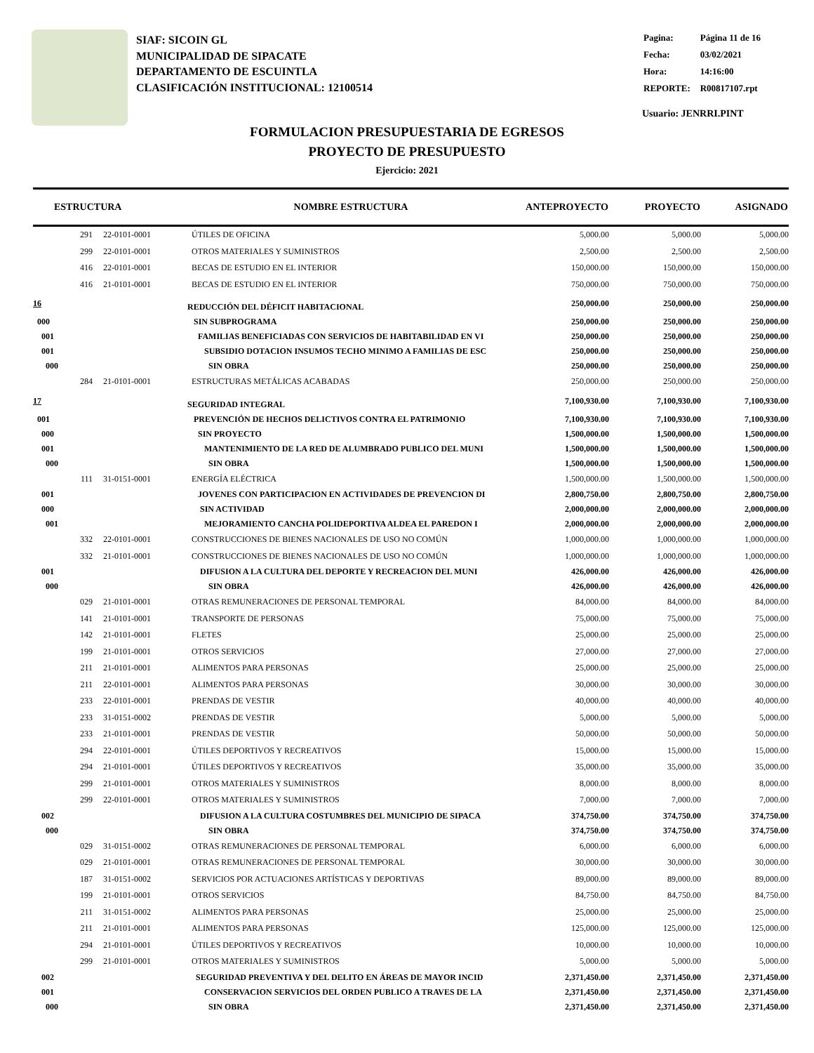SIAF: SICOIN GL
MUNICIPALIDAD DE SIPACATE
DEPARTAMENTO DE ESCUINTLA
CLASIFICACIÓN INSTITUCIONAL: 12100514
| Pagina: | Página 11 de 16 |
| Fecha: | 03/02/2021 |
| Hora: | 14:16:00 |
| REPORTE: | R00817107.rpt |
Usuario: JENRRI.PINT
FORMULACION PRESUPUESTARIA DE EGRESOS
PROYECTO DE PRESUPUESTO
Ejercicio: 2021
| ESTRUCTURA | | NOMBRE ESTRUCTURA | ANTEPROYECTO | PROYECTO | ASIGNADO |
| --- | --- | --- | --- | --- | --- |
| 291 | 22-0101-0001 | ÚTILES DE OFICINA | 5,000.00 | 5,000.00 | 5,000.00 |
| 299 | 22-0101-0001 | OTROS MATERIALES Y SUMINISTROS | 2,500.00 | 2,500.00 | 2,500.00 |
| 416 | 22-0101-0001 | BECAS DE ESTUDIO EN EL INTERIOR | 150,000.00 | 150,000.00 | 150,000.00 |
| 416 | 21-0101-0001 | BECAS DE ESTUDIO EN EL INTERIOR | 750,000.00 | 750,000.00 | 750,000.00 |
| 16 | | REDUCCIÓN DEL DÉFICIT HABITACIONAL | 250,000.00 | 250,000.00 | 250,000.00 |
| 000 | | SIN SUBPROGRAMA | 250,000.00 | 250,000.00 | 250,000.00 |
| 001 | | FAMILIAS BENEFICIADAS CON SERVICIOS DE HABITABILIDAD EN VI | 250,000.00 | 250,000.00 | 250,000.00 |
| 001 | | SUBSIDIO DOTACION INSUMOS TECHO MINIMO A FAMILIAS DE ESC | 250,000.00 | 250,000.00 | 250,000.00 |
| 000 | | SIN OBRA | 250,000.00 | 250,000.00 | 250,000.00 |
| 284 | 21-0101-0001 | ESTRUCTURAS METÁLICAS ACABADAS | 250,000.00 | 250,000.00 | 250,000.00 |
| 17 | | SEGURIDAD INTEGRAL | 7,100,930.00 | 7,100,930.00 | 7,100,930.00 |
| 001 | | PREVENCIÓN DE HECHOS DELICTIVOS CONTRA EL PATRIMONIO | 7,100,930.00 | 7,100,930.00 | 7,100,930.00 |
| 000 | | SIN PROYECTO | 1,500,000.00 | 1,500,000.00 | 1,500,000.00 |
| 001 | | MANTENIMIENTO DE LA RED DE ALUMBRADO PUBLICO DEL MUNI | 1,500,000.00 | 1,500,000.00 | 1,500,000.00 |
| 000 | | SIN OBRA | 1,500,000.00 | 1,500,000.00 | 1,500,000.00 |
| 111 | 31-0151-0001 | ENERGÍA ELÉCTRICA | 1,500,000.00 | 1,500,000.00 | 1,500,000.00 |
| 001 | | JOVENES CON PARTICIPACION EN ACTIVIDADES DE PREVENCION DI | 2,800,750.00 | 2,800,750.00 | 2,800,750.00 |
| 000 | | SIN ACTIVIDAD | 2,000,000.00 | 2,000,000.00 | 2,000,000.00 |
| 001 | | MEJORAMIENTO CANCHA POLIDEPORTIVA ALDEA EL PAREDON I | 2,000,000.00 | 2,000,000.00 | 2,000,000.00 |
| 332 | 22-0101-0001 | CONSTRUCCIONES DE BIENES NACIONALES DE USO NO COMÚN | 1,000,000.00 | 1,000,000.00 | 1,000,000.00 |
| 332 | 21-0101-0001 | CONSTRUCCIONES DE BIENES NACIONALES DE USO NO COMÚN | 1,000,000.00 | 1,000,000.00 | 1,000,000.00 |
| 001 | | DIFUSION A LA CULTURA DEL DEPORTE Y RECREACION DEL MUNI | 426,000.00 | 426,000.00 | 426,000.00 |
| 000 | | SIN OBRA | 426,000.00 | 426,000.00 | 426,000.00 |
| 029 | 21-0101-0001 | OTRAS REMUNERACIONES DE PERSONAL TEMPORAL | 84,000.00 | 84,000.00 | 84,000.00 |
| 141 | 21-0101-0001 | TRANSPORTE DE PERSONAS | 75,000.00 | 75,000.00 | 75,000.00 |
| 142 | 21-0101-0001 | FLETES | 25,000.00 | 25,000.00 | 25,000.00 |
| 199 | 21-0101-0001 | OTROS SERVICIOS | 27,000.00 | 27,000.00 | 27,000.00 |
| 211 | 21-0101-0001 | ALIMENTOS PARA PERSONAS | 25,000.00 | 25,000.00 | 25,000.00 |
| 211 | 22-0101-0001 | ALIMENTOS PARA PERSONAS | 30,000.00 | 30,000.00 | 30,000.00 |
| 233 | 22-0101-0001 | PRENDAS DE VESTIR | 40,000.00 | 40,000.00 | 40,000.00 |
| 233 | 31-0151-0002 | PRENDAS DE VESTIR | 5,000.00 | 5,000.00 | 5,000.00 |
| 233 | 21-0101-0001 | PRENDAS DE VESTIR | 50,000.00 | 50,000.00 | 50,000.00 |
| 294 | 22-0101-0001 | ÚTILES DEPORTIVOS Y RECREATIVOS | 15,000.00 | 15,000.00 | 15,000.00 |
| 294 | 21-0101-0001 | ÚTILES DEPORTIVOS Y RECREATIVOS | 35,000.00 | 35,000.00 | 35,000.00 |
| 299 | 21-0101-0001 | OTROS MATERIALES Y SUMINISTROS | 8,000.00 | 8,000.00 | 8,000.00 |
| 299 | 22-0101-0001 | OTROS MATERIALES Y SUMINISTROS | 7,000.00 | 7,000.00 | 7,000.00 |
| 002 | | DIFUSION A LA CULTURA COSTUMBRES DEL MUNICIPIO DE SIPACA | 374,750.00 | 374,750.00 | 374,750.00 |
| 000 | | SIN OBRA | 374,750.00 | 374,750.00 | 374,750.00 |
| 029 | 31-0151-0002 | OTRAS REMUNERACIONES DE PERSONAL TEMPORAL | 6,000.00 | 6,000.00 | 6,000.00 |
| 029 | 21-0101-0001 | OTRAS REMUNERACIONES DE PERSONAL TEMPORAL | 30,000.00 | 30,000.00 | 30,000.00 |
| 187 | 31-0151-0002 | SERVICIOS POR ACTUACIONES ARTÍSTICAS Y DEPORTIVAS | 89,000.00 | 89,000.00 | 89,000.00 |
| 199 | 21-0101-0001 | OTROS SERVICIOS | 84,750.00 | 84,750.00 | 84,750.00 |
| 211 | 31-0151-0002 | ALIMENTOS PARA PERSONAS | 25,000.00 | 25,000.00 | 25,000.00 |
| 211 | 21-0101-0001 | ALIMENTOS PARA PERSONAS | 125,000.00 | 125,000.00 | 125,000.00 |
| 294 | 21-0101-0001 | ÚTILES DEPORTIVOS Y RECREATIVOS | 10,000.00 | 10,000.00 | 10,000.00 |
| 299 | 21-0101-0001 | OTROS MATERIALES Y SUMINISTROS | 5,000.00 | 5,000.00 | 5,000.00 |
| 002 | | SEGURIDAD PREVENTIVA Y DEL DELITO EN ÁREAS DE MAYOR INCID | 2,371,450.00 | 2,371,450.00 | 2,371,450.00 |
| 001 | | CONSERVACION SERVICIOS DEL ORDEN PUBLICO A TRAVES DE LA | 2,371,450.00 | 2,371,450.00 | 2,371,450.00 |
| 000 | | SIN OBRA | 2,371,450.00 | 2,371,450.00 | 2,371,450.00 |